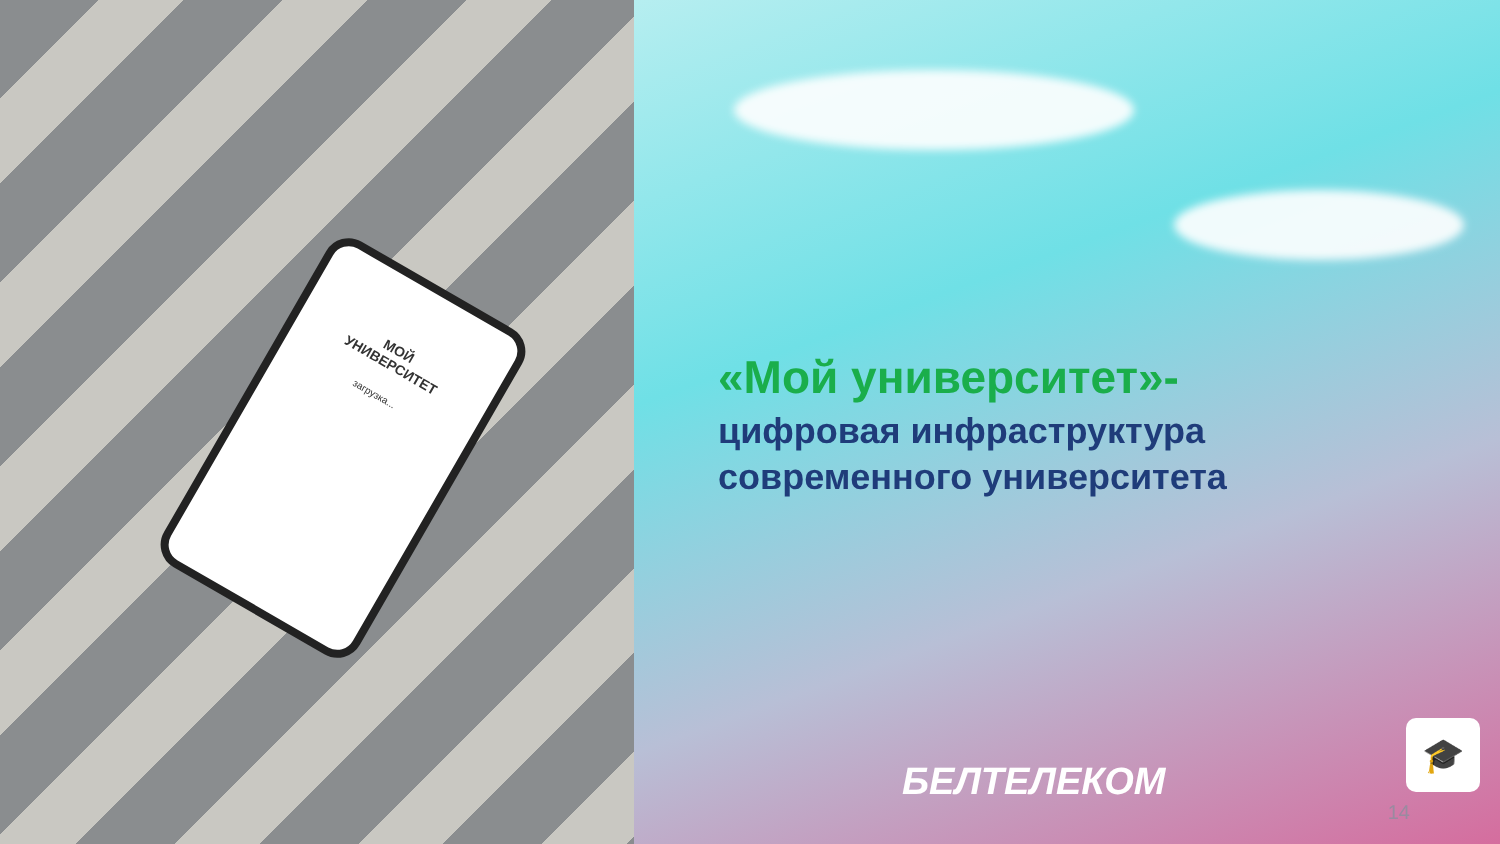МОЙ
УНИВЕРСИТЕТ
загрузка...
«Мой университет»-
цифровая инфраструктура
современного университета
🎓
БЕЛТЕЛЕКОМ
14